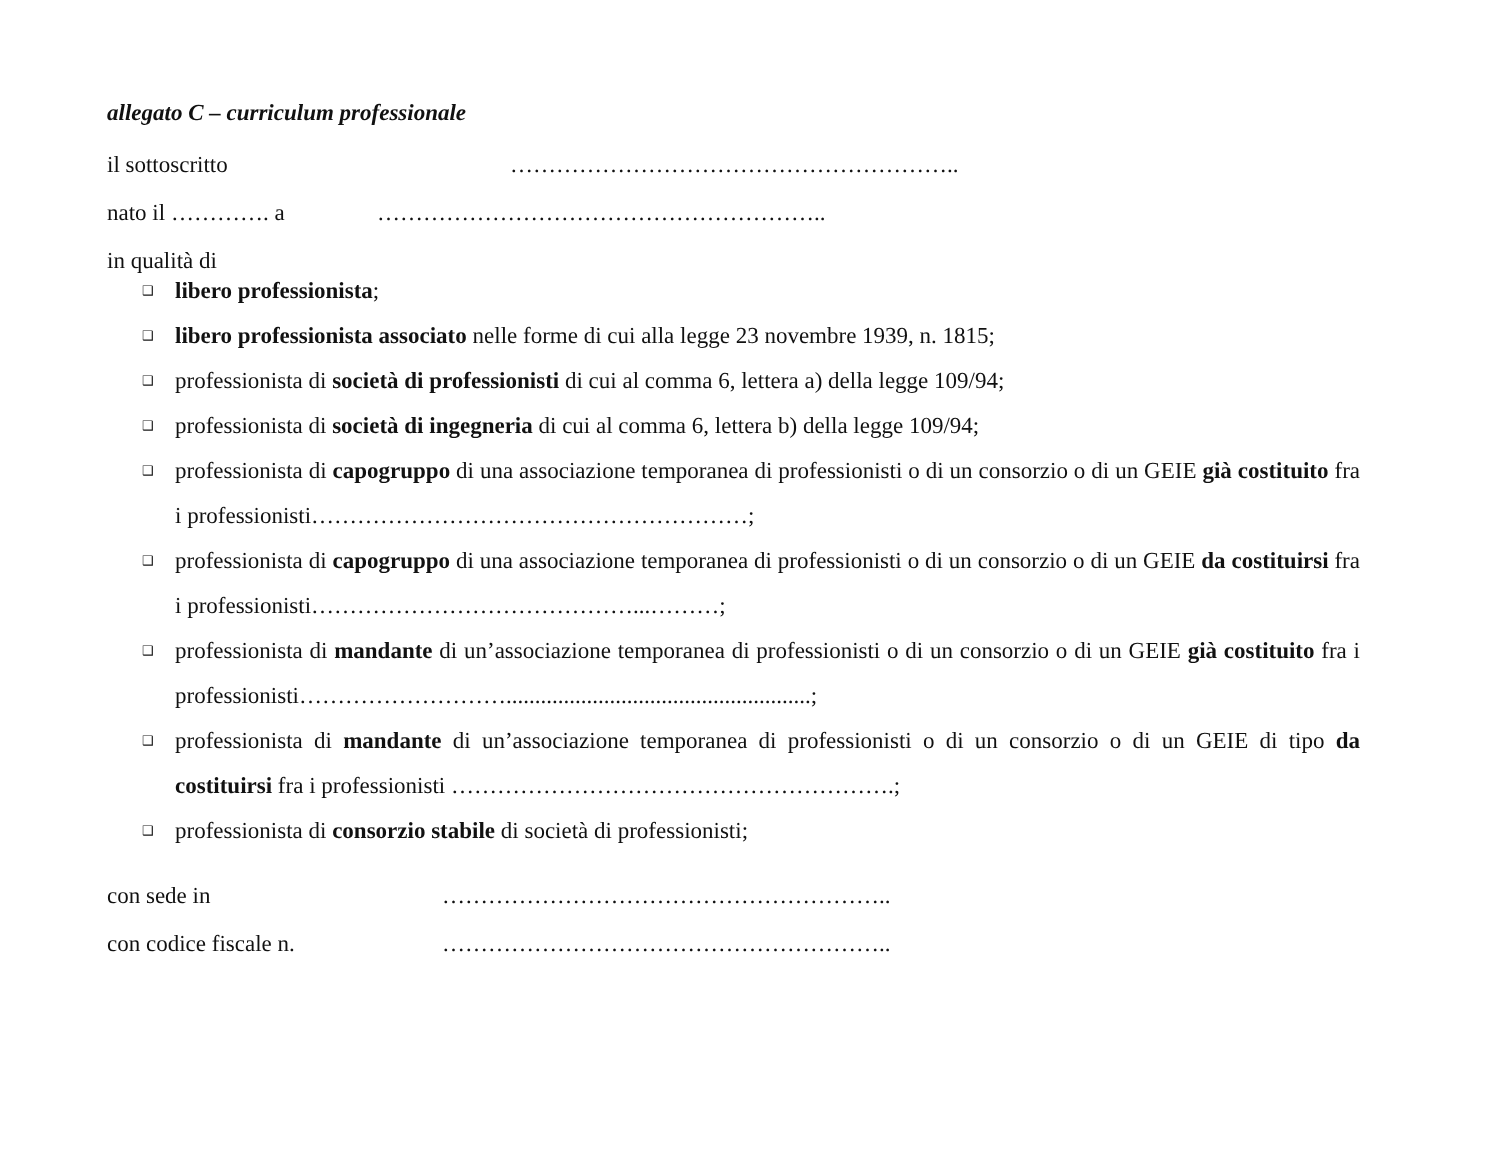allegato C – curriculum professionale
il sottoscritto …………………………………………………..
nato il …………. a …………………………………………………..
in qualità di
❑ libero professionista;
❑ libero professionista associato nelle forme di cui alla legge 23 novembre 1939, n. 1815;
❑ professionista di società di professionisti di cui al comma 6, lettera a) della legge 109/94;
❑ professionista di società di ingegneria di cui al comma 6, lettera b) della legge 109/94;
❑ professionista di capogruppo di una associazione temporanea di professionisti o di un consorzio o di un GEIE già costituito fra i professionisti…………………………………………………;
❑ professionista di capogruppo di una associazione temporanea di professionisti o di un consorzio o di un GEIE da costituirsi fra i professionisti……………………………………...………;
❑ professionista di mandante di un’associazione temporanea di professionisti o di un consorzio o di un GEIE già costituito fra i professionisti……………………….....................................................;
❑ professionista di mandante di un’associazione temporanea di professionisti o di un consorzio o di un GEIE di tipo da costituirsi fra i professionisti ………………………………………………….;
❑ professionista di consorzio stabile di società di professionisti;
con sede in …………………………………………………..
con codice fiscale n. …………………………………………………..